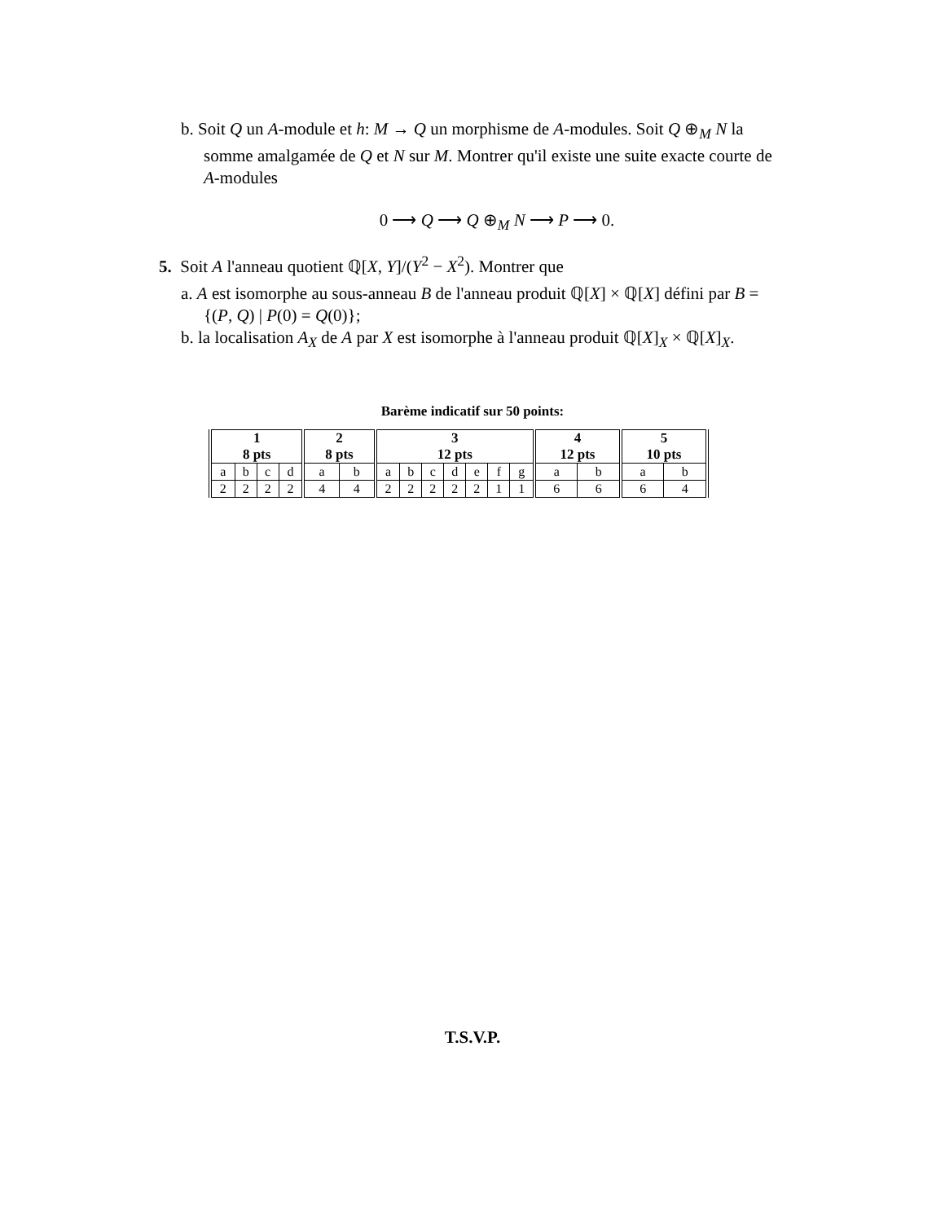b. Soit Q un A-module et h: M → Q un morphisme de A-modules. Soit Q ⊕<sub>M</sub> N la somme amalgamée de Q et N sur M. Montrer qu'il existe une suite exacte courte de A-modules
0 ⟶ Q ⟶ Q ⊕<sub>M</sub> N ⟶ P ⟶ 0.
5. Soit A l'anneau quotient ℚ[X, Y]/(Y<sup>2</sup> − X<sup>2</sup>). Montrer que
a. A est isomorphe au sous-anneau B de l'anneau produit ℚ[X] × ℚ[X] défini par B = {(P, Q) | P(0) = Q(0)};
b. la localisation A<sub>X</sub> de A par X est isomorphe à l'anneau produit ℚ[X]<sub>X</sub> × ℚ[X]<sub>X</sub>.
Barème indicatif sur 50 points:
| 1 8 pts | | | | 2 8 pts | | 3 12 pts | | | | | | | 4 12 pts | | 5 10 pts | |
| --- | --- | --- | --- | --- | --- | --- | --- | --- | --- | --- | --- | --- | --- | --- | --- | --- |
| a | b | c | d | a | b | a | b | c | d | e | f | g | a | b | a | b |
| 2 | 2 | 2 | 2 | 4 | 4 | 2 | 2 | 2 | 2 | 2 | 1 | 1 | 6 | 6 | 6 | 4 |
T.S.V.P.